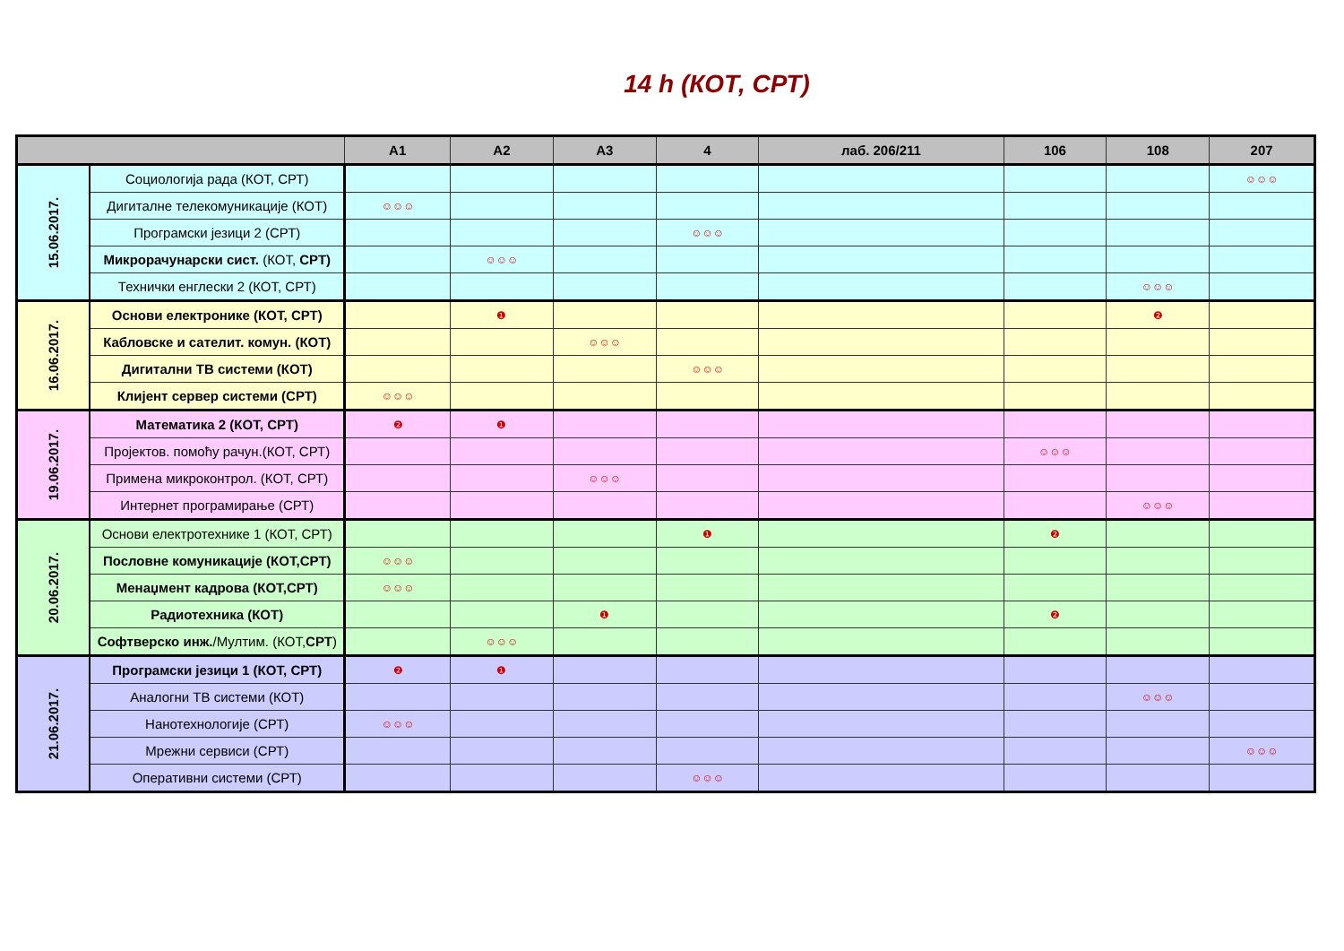14 h (КОТ, СРТ)
| | | A1 | A2 | A3 | 4 | лаб. 206/211 | 106 | 108 | 207 |
| --- | --- | --- | --- | --- | --- | --- | --- | --- | --- |
| 15.06.2017. | Социологија рада (КОТ, СРТ) | | | | | | | | ☺☺☺ |
| | Дигиталне телекомуникације (КОТ) | ☺☺☺ | | | | | | | |
| | Програмски језици 2 (СРТ) | | | | ☺☺☺ | | | | |
| | Микрорачунарски сист. (КОТ, СРТ) | | ☺☺☺ | | | | | | |
| | Технички енглески 2 (КОТ, СРТ) | | | | | | | ☺☺☺ | |
| 16.06.2017. | Основи електронике (КОТ, СРТ) | | ❶ | | | | | ❷ | |
| | Кабловске и сателит. комун. (КОТ) | | | ☺☺☺ | | | | | |
| | Дигитални ТВ системи (КОТ) | | | | ☺☺☺ | | | | |
| | Клијент сервер системи (СРТ) | ☺☺☺ | | | | | | | |
| 19.06.2017. | Математика 2 (КОТ, СРТ) | ❷ | ❶ | | | | | | |
| | Пројектов. помоћу рачун.(КОТ, СРТ) | | | | | | ☺☺☺ | | |
| | Примена микроконтрол. (КОТ, СРТ) | | | ☺☺☺ | | | | | |
| | Интернет програмирање (СРТ) | | | | | | | ☺☺☺ | |
| 20.06.2017. | Основи електротехнике 1 (КОТ, СРТ) | | | | ❶ | | ❷ | | |
| | Пословне комуникације (КОТ,СРТ) | ☺☺☺ | | | | | | | |
| | Менаџмент кадрова (КОТ,СРТ) | ☺☺☺ | | | | | | | |
| | Радиотехника (КОТ) | | | ❶ | | | ❷ | | |
| | Софтверско инж. /Мултим. (КОТ, СРТ ) | | ☺☺☺ | | | | | | |
| 21.06.2017. | Програмски језици 1 (КОТ, СРТ) | ❷ | ❶ | | | | | | |
| | Аналогни ТВ системи (КОТ) | | | | | | | ☺☺☺ | |
| | Нанотехнологије (СРТ) | ☺☺☺ | | | | | | | |
| | Мрежни сервиси (СРТ) | | | | | | | | ☺☺☺ |
| | Оперативни системи (СРТ) | | | | ☺☺☺ | | | | |